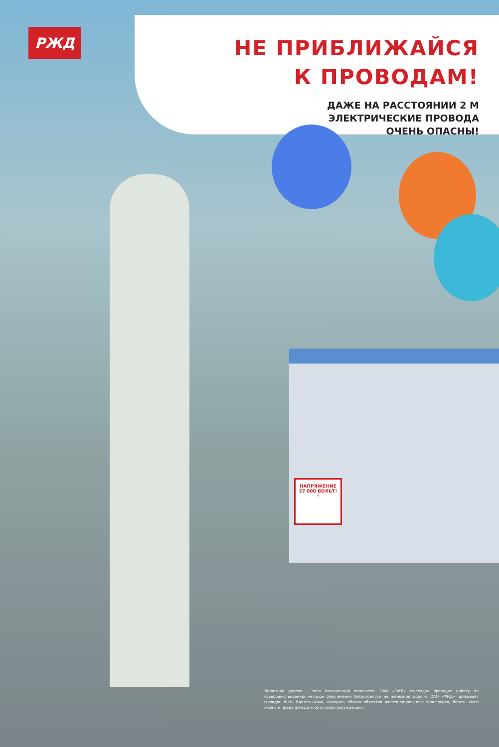РЖД
НЕ ПРИБЛИЖАЙСЯ
К ПРОВОДАМ!
ДАЖЕ НА РАССТОЯНИИ 2 М
ЭЛЕКТРИЧЕСКИЕ ПРОВОДА
ОЧЕНЬ ОПАСНЫ!
НАПРЯЖЕНИЕ
27 000 ВОЛЬТ!
⚡
Железная дорога – зона повышенной опасности. ОАО «РЖД» ежегодно проводит работу по совершенствованию методов обеспечения безопасности на железной дороге. ОАО «РЖД» призывает граждан быть бдительными, находясь вблизи объектов железнодорожного транспорта, беречь свою жизнь и предупреждать об угрозах окружающих.